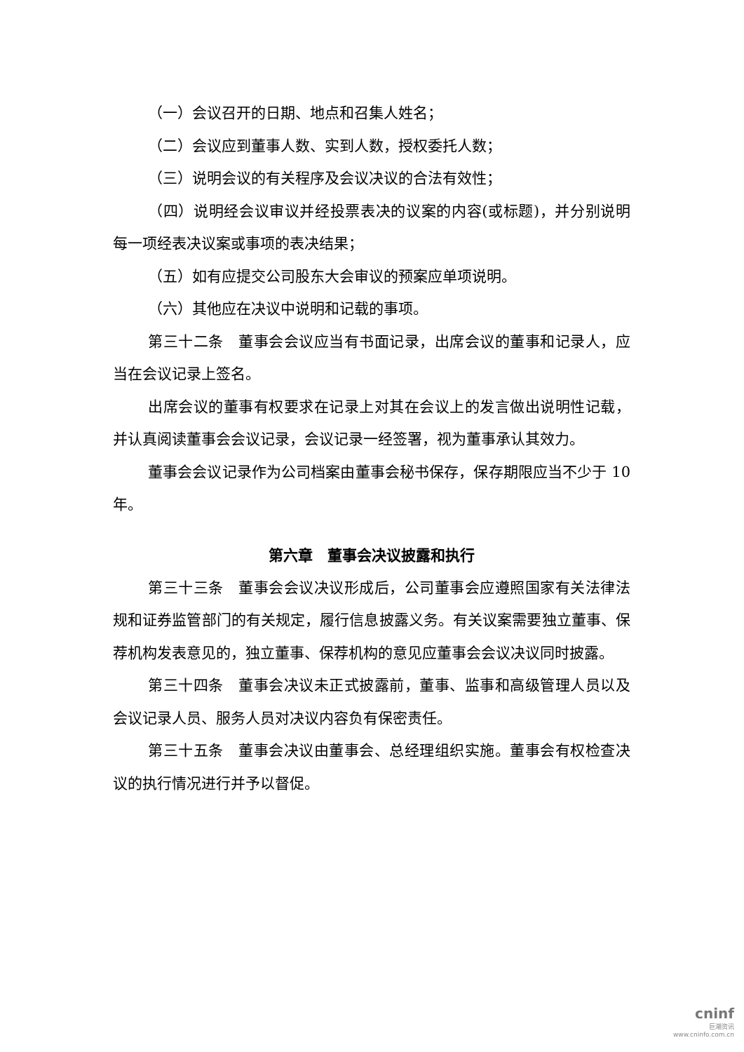（一）会议召开的日期、地点和召集人姓名；
（二）会议应到董事人数、实到人数，授权委托人数；
（三）说明会议的有关程序及会议决议的合法有效性；
（四）说明经会议审议并经投票表决的议案的内容(或标题)，并分别说明每一项经表决议案或事项的表决结果；
（五）如有应提交公司股东大会审议的预案应单项说明。
（六）其他应在决议中说明和记载的事项。
第三十二条　董事会会议应当有书面记录，出席会议的董事和记录人，应当在会议记录上签名。
出席会议的董事有权要求在记录上对其在会议上的发言做出说明性记载，并认真阅读董事会会议记录，会议记录一经签署，视为董事承认其效力。
董事会会议记录作为公司档案由董事会秘书保存，保存期限应当不少于 10 年。
第六章　董事会决议披露和执行
第三十三条　董事会会议决议形成后，公司董事会应遵照国家有关法律法规和证券监管部门的有关规定，履行信息披露义务。有关议案需要独立董事、保荐机构发表意见的，独立董事、保荐机构的意见应董事会会议决议同时披露。
第三十四条　董事会决议未正式披露前，董事、监事和高级管理人员以及会议记录人员、服务人员对决议内容负有保密责任。
第三十五条　董事会决议由董事会、总经理组织实施。董事会有权检查决议的执行情况进行并予以督促。
cninf
巨潮资讯
www.cninfo.com.cn